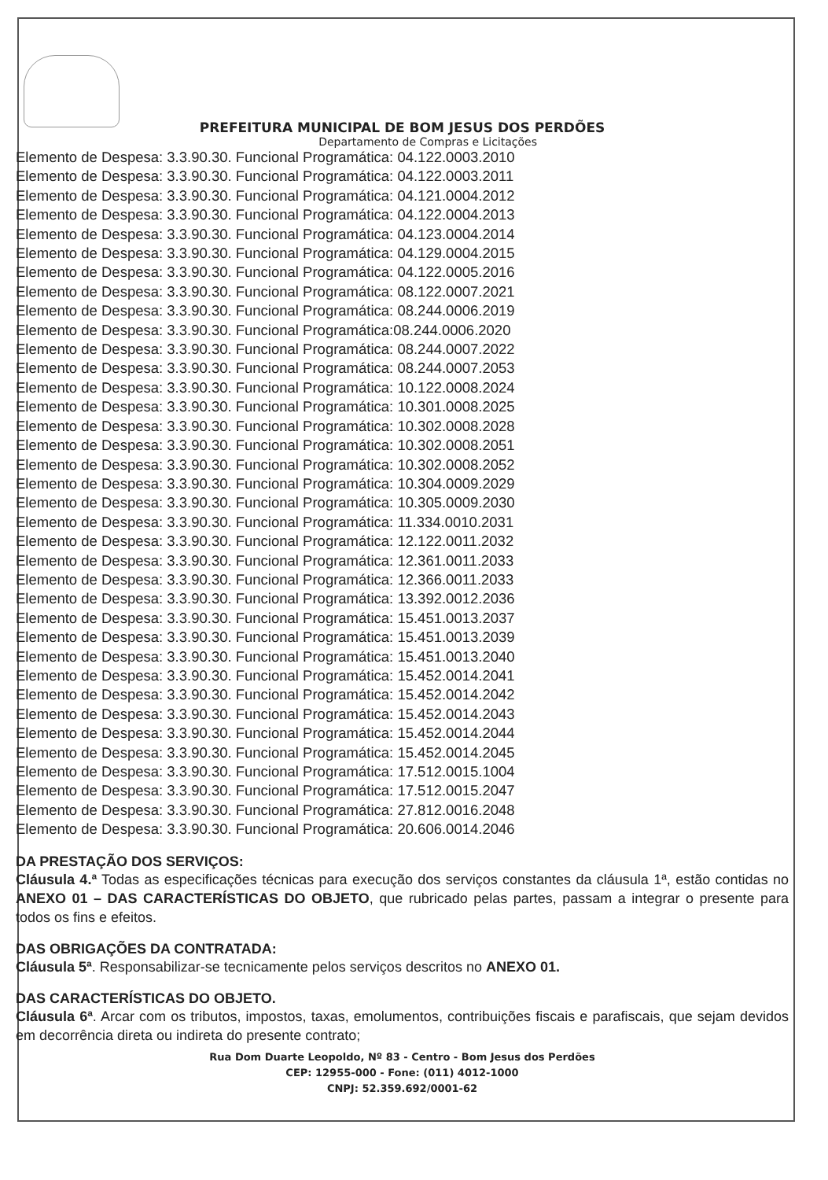PREFEITURA MUNICIPAL DE BOM JESUS DOS PERDÕES
Departamento de Compras e Licitações
Elemento de Despesa: 3.3.90.30. Funcional Programática: 04.122.0003.2010
Elemento de Despesa: 3.3.90.30. Funcional Programática: 04.122.0003.2011
Elemento de Despesa: 3.3.90.30. Funcional Programática: 04.121.0004.2012
Elemento de Despesa: 3.3.90.30. Funcional Programática: 04.122.0004.2013
Elemento de Despesa: 3.3.90.30. Funcional Programática: 04.123.0004.2014
Elemento de Despesa: 3.3.90.30. Funcional Programática: 04.129.0004.2015
Elemento de Despesa: 3.3.90.30. Funcional Programática: 04.122.0005.2016
Elemento de Despesa: 3.3.90.30. Funcional Programática: 08.122.0007.2021
Elemento de Despesa: 3.3.90.30. Funcional Programática: 08.244.0006.2019
Elemento de Despesa: 3.3.90.30. Funcional Programática:08.244.0006.2020
Elemento de Despesa: 3.3.90.30. Funcional Programática: 08.244.0007.2022
Elemento de Despesa: 3.3.90.30. Funcional Programática: 08.244.0007.2053
Elemento de Despesa: 3.3.90.30. Funcional Programática: 10.122.0008.2024
Elemento de Despesa: 3.3.90.30. Funcional Programática: 10.301.0008.2025
Elemento de Despesa: 3.3.90.30. Funcional Programática: 10.302.0008.2028
Elemento de Despesa: 3.3.90.30. Funcional Programática: 10.302.0008.2051
Elemento de Despesa: 3.3.90.30. Funcional Programática: 10.302.0008.2052
Elemento de Despesa: 3.3.90.30. Funcional Programática: 10.304.0009.2029
Elemento de Despesa: 3.3.90.30. Funcional Programática: 10.305.0009.2030
Elemento de Despesa: 3.3.90.30. Funcional Programática: 11.334.0010.2031
Elemento de Despesa: 3.3.90.30. Funcional Programática: 12.122.0011.2032
Elemento de Despesa: 3.3.90.30. Funcional Programática: 12.361.0011.2033
Elemento de Despesa: 3.3.90.30. Funcional Programática: 12.366.0011.2033
Elemento de Despesa: 3.3.90.30. Funcional Programática: 13.392.0012.2036
Elemento de Despesa: 3.3.90.30. Funcional Programática: 15.451.0013.2037
Elemento de Despesa: 3.3.90.30. Funcional Programática: 15.451.0013.2039
Elemento de Despesa: 3.3.90.30. Funcional Programática: 15.451.0013.2040
Elemento de Despesa: 3.3.90.30. Funcional Programática: 15.452.0014.2041
Elemento de Despesa: 3.3.90.30. Funcional Programática: 15.452.0014.2042
Elemento de Despesa: 3.3.90.30. Funcional Programática: 15.452.0014.2043
Elemento de Despesa: 3.3.90.30. Funcional Programática: 15.452.0014.2044
Elemento de Despesa: 3.3.90.30. Funcional Programática: 15.452.0014.2045
Elemento de Despesa: 3.3.90.30. Funcional Programática: 17.512.0015.1004
Elemento de Despesa: 3.3.90.30. Funcional Programática: 17.512.0015.2047
Elemento de Despesa: 3.3.90.30. Funcional Programática: 27.812.0016.2048
Elemento de Despesa: 3.3.90.30. Funcional Programática: 20.606.0014.2046
DA PRESTAÇÃO DOS SERVIÇOS:
Cláusula 4.ª Todas as especificações técnicas para execução dos serviços constantes da cláusula 1ª, estão contidas no ANEXO 01 – DAS CARACTERÍSTICAS DO OBJETO, que rubricado pelas partes, passam a integrar o presente para todos os fins e efeitos.
DAS OBRIGAÇÕES DA CONTRATADA:
Cláusula 5ª. Responsabilizar-se tecnicamente pelos serviços descritos no ANEXO 01.
DAS CARACTERÍSTICAS DO OBJETO.
Cláusula 6ª. Arcar com os tributos, impostos, taxas, emolumentos, contribuições fiscais e parafiscais, que sejam devidos em decorrência direta ou indireta do presente contrato;
Rua Dom Duarte Leopoldo, Nº 83 - Centro - Bom Jesus dos Perdões
CEP: 12955-000 - Fone: (011) 4012-1000
CNPJ: 52.359.692/0001-62